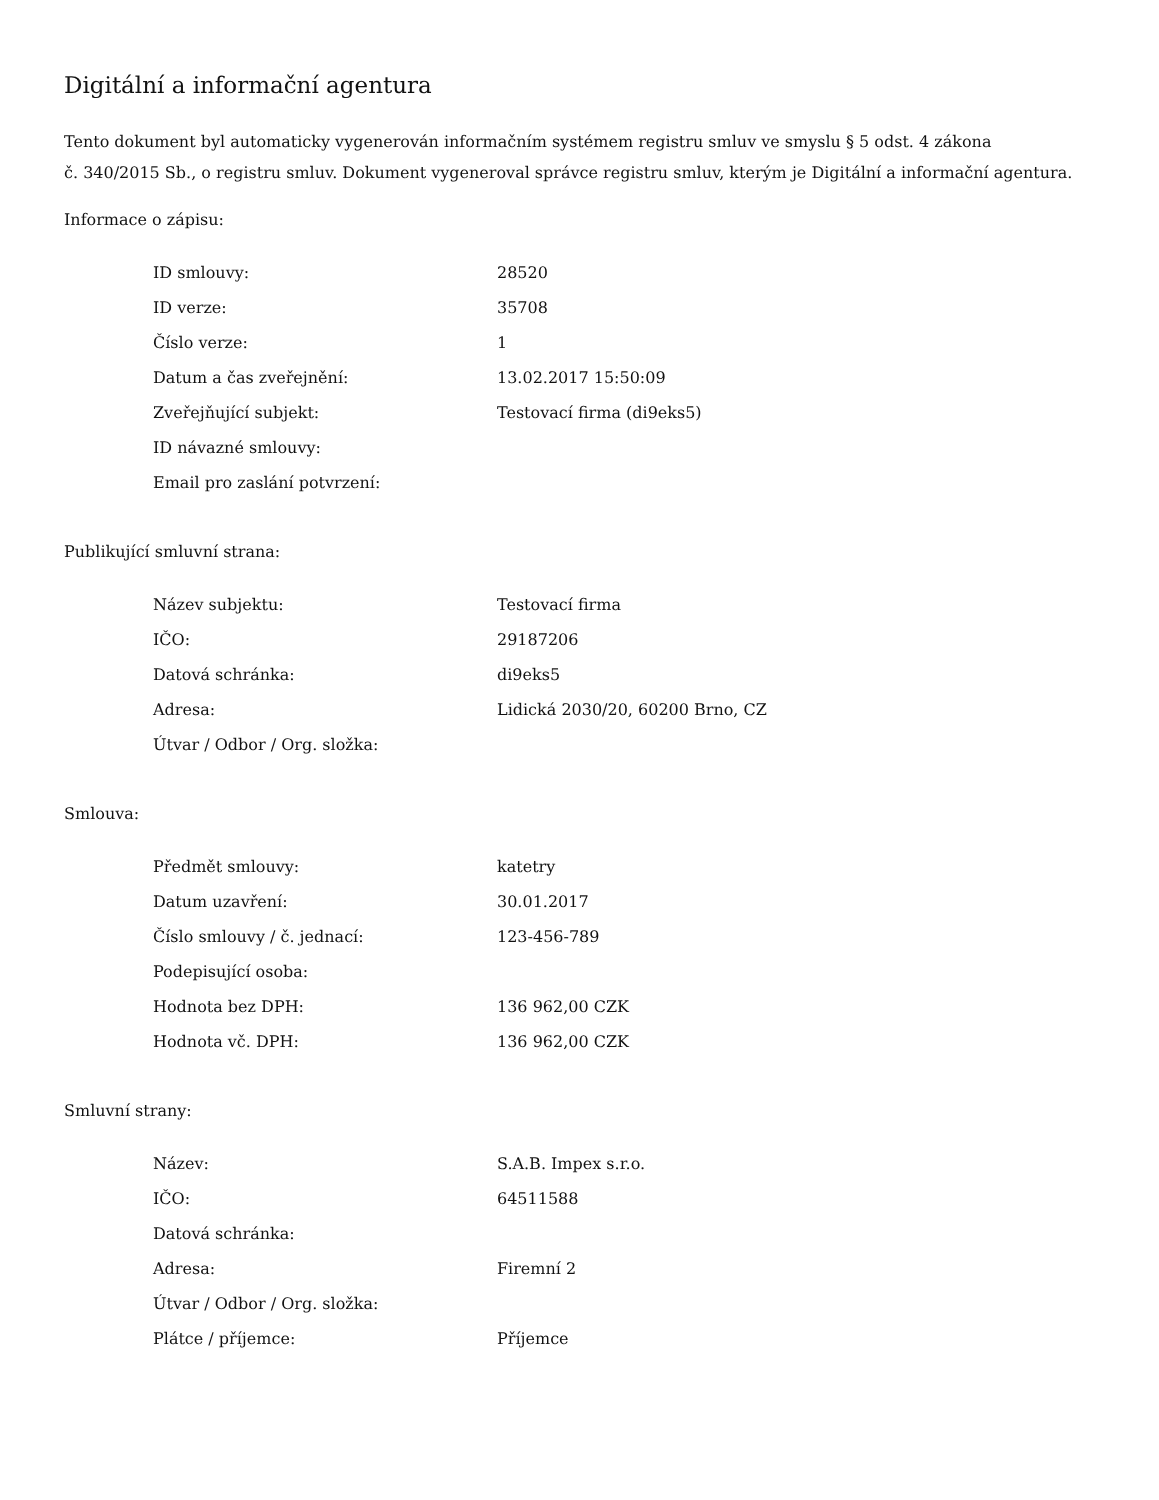Digitální a informační agentura
Tento dokument byl automaticky vygenerován informačním systémem registru smluv ve smyslu § 5 odst. 4 zákona
č. 340/2015 Sb., o registru smluv. Dokument vygeneroval správce registru smluv, kterým je Digitální a informační agentura.
Informace o zápisu:
| ID smlouvy: | 28520 |
| ID verze: | 35708 |
| Číslo verze: | 1 |
| Datum a čas zveřejnění: | 13.02.2017 15:50:09 |
| Zveřejňující subjekt: | Testovací firma (di9eks5) |
| ID návazné smlouvy: | |
| Email pro zaslání potvrzení: | |
Publikující smluvní strana:
| Název subjektu: | Testovací firma |
| IČO: | 29187206 |
| Datová schránka: | di9eks5 |
| Adresa: | Lidická 2030/20, 60200 Brno, CZ |
| Útvar / Odbor / Org. složka: | |
Smlouva:
| Předmět smlouvy: | katetry |
| Datum uzavření: | 30.01.2017 |
| Číslo smlouvy / č. jednací: | 123-456-789 |
| Podepisující osoba: | |
| Hodnota bez DPH: | 136 962,00 CZK |
| Hodnota vč. DPH: | 136 962,00 CZK |
Smluvní strany:
| Název: | S.A.B. Impex s.r.o. |
| IČO: | 64511588 |
| Datová schránka: | |
| Adresa: | Firemní 2 |
| Útvar / Odbor / Org. složka: | |
| Plátce / příjemce: | Příjemce |